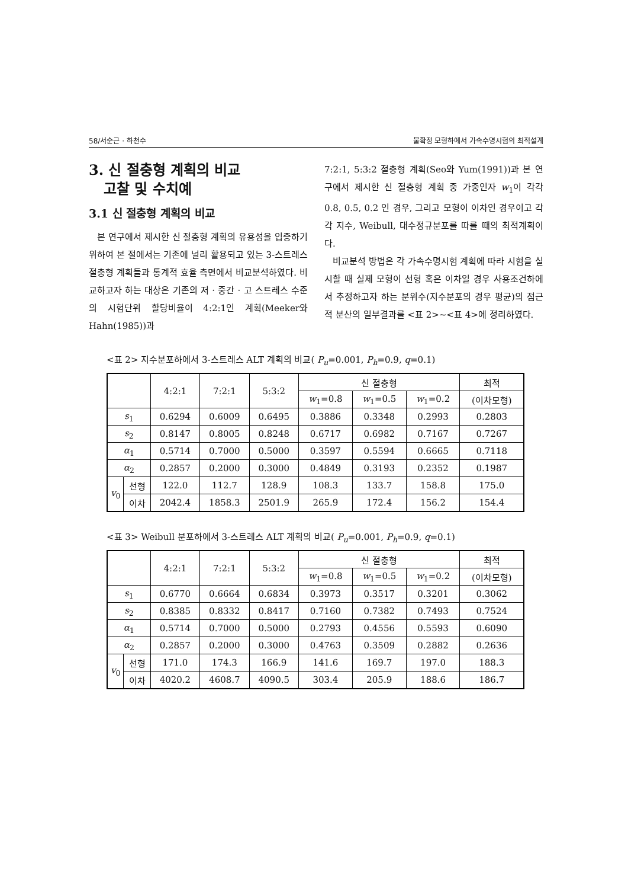58/서순근 · 하천수 불확정 모형하에서 가속수명시험의 최적설계
3. 신 절충형 계획의 비교
고찰 및 수치예
3.1 신 절충형 계획의 비교
본 연구에서 제시한 신 절충형 계획의 유용성을 입증하기 위하여 본 절에서는 기존에 널리 활용되고 있는 3-스트레스 절충형 계획들과 통계적 효율 측면에서 비교분석하였다. 비교하고자 하는 대상은 기존의 저 · 중간 · 고 스트레스 수준의 시험단위 할당비율이 4:2:1인 계획(Meeker와 Hahn(1985))과
7:2:1, 5:3:2 절충형 계획(Seo와 Yum(1991))과 본 연구에서 제시한 신 절충형 계획 중 가중인자 w<sub>1</sub>이 각각 0.8, 0.5, 0.2 인 경우, 그리고 모형이 이차인 경우이고 각각 지수, Weibull, 대수정규분포를 따를 때의 최적계획이다.
비교분석 방법은 각 가속수명시험 계획에 따라 시험을 실시할 때 실제 모형이 선형 혹은 이차일 경우 사용조건하에서 추정하고자 하는 분위수(지수분포의 경우 평균)의 점근적 분산의 일부결과를 <표 2>~<표 4>에 정리하였다.
<표 2> 지수분포하에서 3-스트레스 ALT 계획의 비교( P<sub>u</sub>=0.001, P<sub>h</sub>=0.9, q=0.1)
| | | 4:2:1 | 7:2:1 | 5:3:2 | 신 절충형 | | | 최적 |
| --- | --- | --- | --- | --- | --- | --- | --- | --- |
| | | | | | w<sub>1</sub>=0.8 | w<sub>1</sub>=0.5 | w<sub>1</sub>=0.2 | (이차모형) |
| s<sub>1</sub> | | 0.6294 | 0.6009 | 0.6495 | 0.3886 | 0.3348 | 0.2993 | 0.2803 |
| s<sub>2</sub> | | 0.8147 | 0.8005 | 0.8248 | 0.6717 | 0.6982 | 0.7167 | 0.7267 |
| α<sub>1</sub> | | 0.5714 | 0.7000 | 0.5000 | 0.3597 | 0.5594 | 0.6665 | 0.7118 |
| α<sub>2</sub> | | 0.2857 | 0.2000 | 0.3000 | 0.4849 | 0.3193 | 0.2352 | 0.1987 |
| v<sub>0</sub> | 선형 | 122.0 | 112.7 | 128.9 | 108.3 | 133.7 | 158.8 | 175.0 |
| | 이차 | 2042.4 | 1858.3 | 2501.9 | 265.9 | 172.4 | 156.2 | 154.4 |
<표 3> Weibull 분포하에서 3-스트레스 ALT 계획의 비교( P<sub>u</sub>=0.001, P<sub>h</sub>=0.9, q=0.1)
| | | 4:2:1 | 7:2:1 | 5:3:2 | 신 절충형 | | | 최적 |
| --- | --- | --- | --- | --- | --- | --- | --- | --- |
| | | | | | w<sub>1</sub>=0.8 | w<sub>1</sub>=0.5 | w<sub>1</sub>=0.2 | (이차모형) |
| s<sub>1</sub> | | 0.6770 | 0.6664 | 0.6834 | 0.3973 | 0.3517 | 0.3201 | 0.3062 |
| s<sub>2</sub> | | 0.8385 | 0.8332 | 0.8417 | 0.7160 | 0.7382 | 0.7493 | 0.7524 |
| α<sub>1</sub> | | 0.5714 | 0.7000 | 0.5000 | 0.2793 | 0.4556 | 0.5593 | 0.6090 |
| α<sub>2</sub> | | 0.2857 | 0.2000 | 0.3000 | 0.4763 | 0.3509 | 0.2882 | 0.2636 |
| v<sub>0</sub> | 선형 | 171.0 | 174.3 | 166.9 | 141.6 | 169.7 | 197.0 | 188.3 |
| | 이차 | 4020.2 | 4608.7 | 4090.5 | 303.4 | 205.9 | 188.6 | 186.7 |